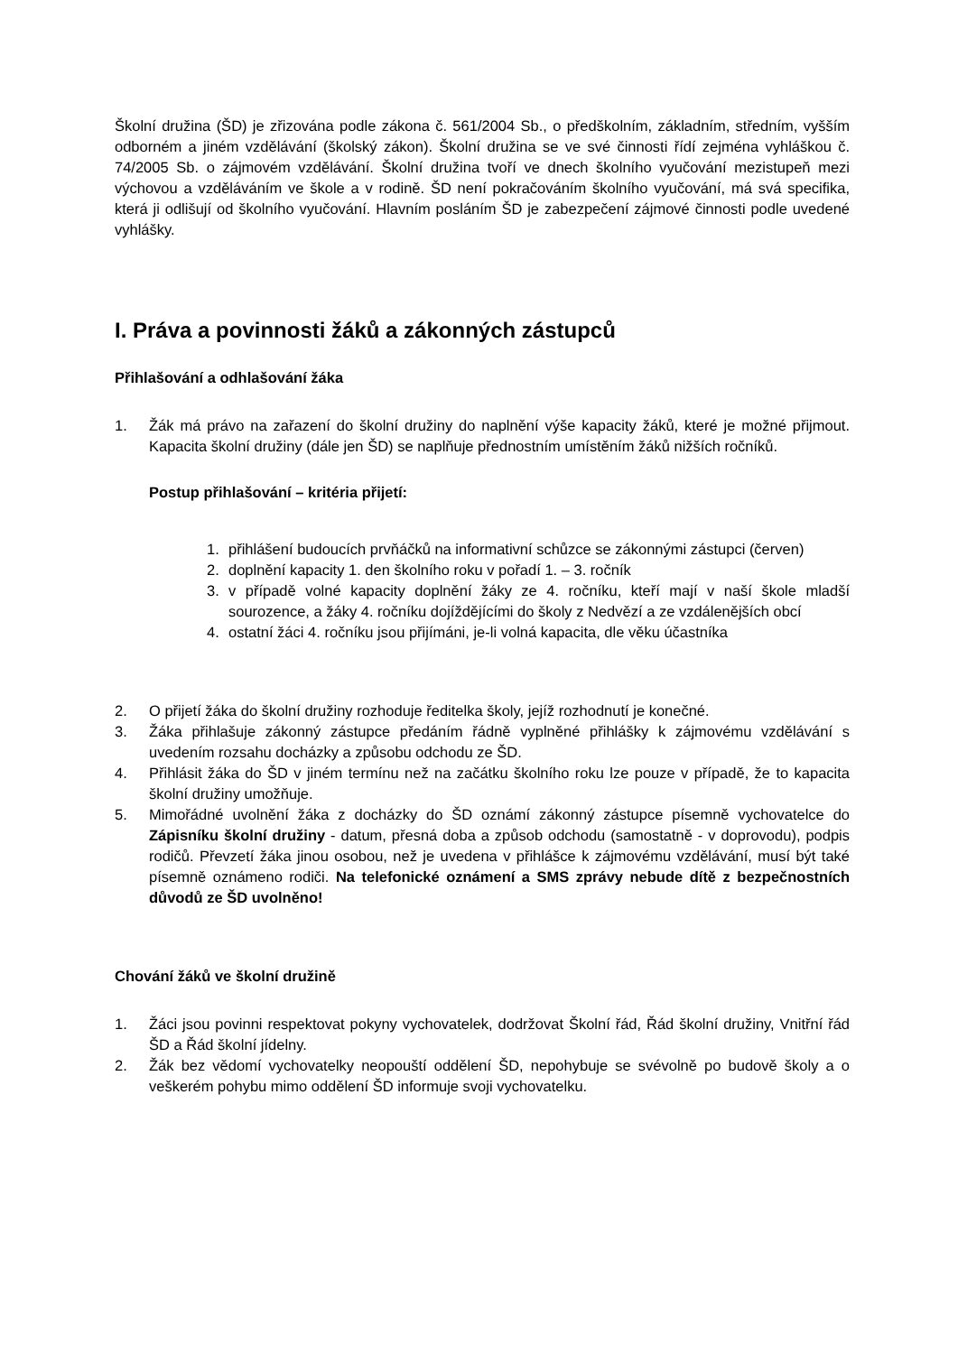Školní družina (ŠD) je zřizována podle zákona č. 561/2004 Sb., o předškolním, základním, středním, vyšším odborném a jiném vzdělávání (školský zákon). Školní družina se ve své činnosti řídí zejména vyhláškou č. 74/2005 Sb. o zájmovém vzdělávání. Školní družina tvoří ve dnech školního vyučování mezistupeň mezi výchovou a vzděláváním ve škole a v rodině. ŠD není pokračováním školního vyučování, má svá specifika, která ji odlišují od školního vyučování. Hlavním posláním ŠD je zabezpečení zájmové činnosti podle uvedené vyhlášky.
I. Práva a povinnosti žáků a zákonných zástupců
Přihlašování a odhlašování žáka
1. Žák má právo na zařazení do školní družiny do naplnění výše kapacity žáků, které je možné přijmout. Kapacita školní družiny (dále jen ŠD) se naplňuje přednostním umístěním žáků nižších ročníků.
Postup přihlašování – kritéria přijetí:
1. přihlášení budoucích prvňáčků na informativní schůzce se zákonnými zástupci (červen)
2. doplnění kapacity 1. den školního roku v pořadí 1. – 3. ročník
3. v případě volné kapacity doplnění žáky ze 4. ročníku, kteří mají v naší škole mladší sourozence, a žáky 4. ročníku dojíždějícími do školy z Nedvězí a ze vzdálenějších obcí
4. ostatní žáci 4. ročníku jsou přijímáni, je-li volná kapacita, dle věku účastníka
2. O přijetí žáka do školní družiny rozhoduje ředitelka školy, jejíž rozhodnutí je konečné.
3. Žáka přihlašuje zákonný zástupce předáním řádně vyplněné přihlášky k zájmovému vzdělávání s uvedením rozsahu docházky a způsobu odchodu ze ŠD.
4. Přihlásit žáka do ŠD v jiném termínu než na začátku školního roku lze pouze v případě, že to kapacita školní družiny umožňuje.
5. Mimořádné uvolnění žáka z docházky do ŠD oznámí zákonný zástupce písemně vychovatelce do Zápisníku školní družiny - datum, přesná doba a způsob odchodu (samostatně - v doprovodu), podpis rodičů. Převzetí žáka jinou osobou, než je uvedena v přihlášce k zájmovému vzdělávání, musí být také písemně oznámeno rodiči. Na telefonické oznámení a SMS zprávy nebude dítě z bezpečnostních důvodů ze ŠD uvolněno!
Chování žáků ve školní družině
1. Žáci jsou povinni respektovat pokyny vychovatelek, dodržovat Školní řád, Řád školní družiny, Vnitřní řád ŠD a Řád školní jídelny.
2. Žák bez vědomí vychovatelky neopouští oddělení ŠD, nepohybuje se svévolně po budově školy a o veškerém pohybu mimo oddělení ŠD informuje svoji vychovatelku.